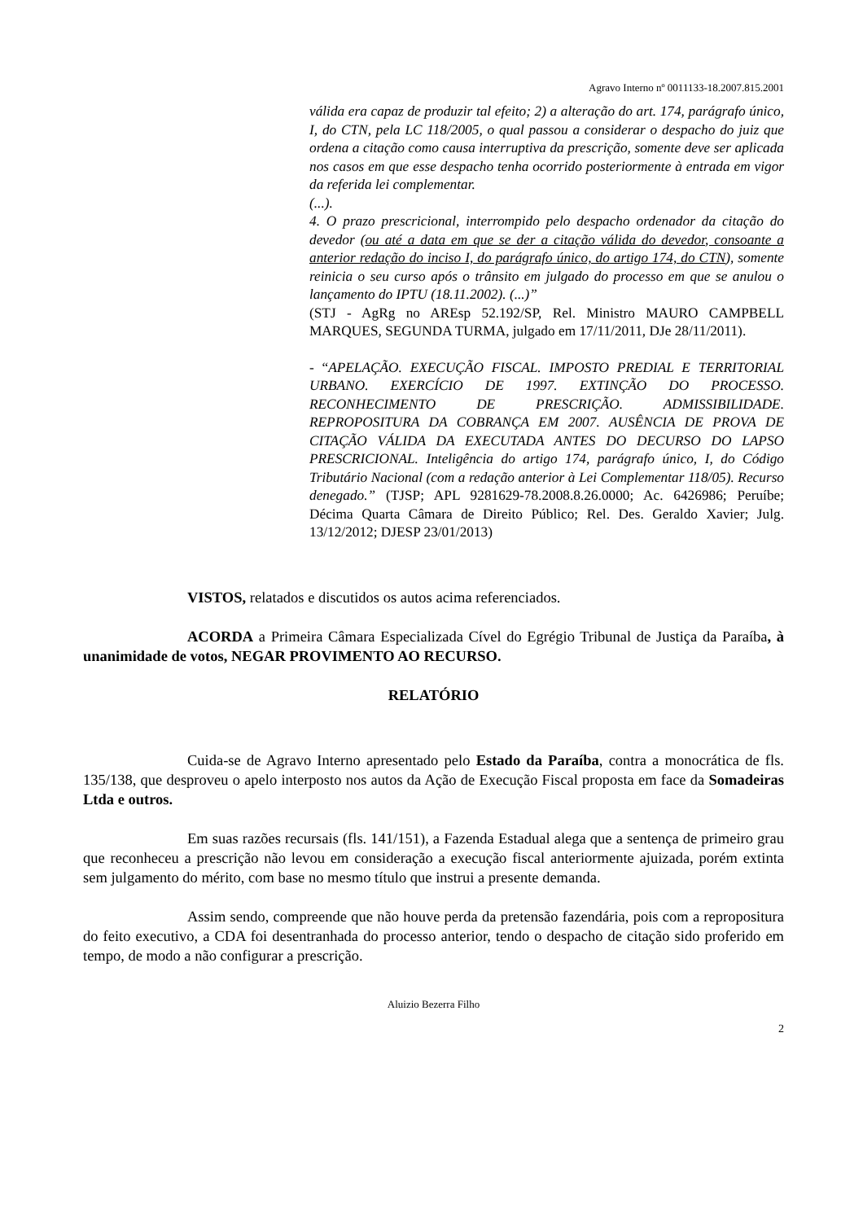Agravo Interno nº 0011133-18.2007.815.2001
válida era capaz de produzir tal efeito; 2) a alteração do art. 174, parágrafo único, I, do CTN, pela LC 118/2005, o qual passou a considerar o despacho do juiz que ordena a citação como causa interruptiva da prescrição, somente deve ser aplicada nos casos em que esse despacho tenha ocorrido posteriormente à entrada em vigor da referida lei complementar.
(...).
4. O prazo prescricional, interrompido pelo despacho ordenador da citação do devedor (ou até a data em que se der a citação válida do devedor, consoante a anterior redação do inciso I, do parágrafo único, do artigo 174, do CTN), somente reinicia o seu curso após o trânsito em julgado do processo em que se anulou o lançamento do IPTU (18.11.2002). (...)”
(STJ - AgRg no AREsp 52.192/SP, Rel. Ministro MAURO CAMPBELL MARQUES, SEGUNDA TURMA, julgado em 17/11/2011, DJe 28/11/2011).
- “APELAÇÃO. EXECUÇÃO FISCAL. IMPOSTO PREDIAL E TERRITORIAL URBANO. EXERCÍCIO DE 1997. EXTINÇÃO DO PROCESSO. RECONHECIMENTO DE PRESCRIÇÃO. ADMISSIBILIDADE. REPROPOSITURA DA COBRANÇA EM 2007. AUSÊNCIA DE PROVA DE CITAÇÃO VÁLIDA DA EXECUTADA ANTES DO DECURSO DO LAPSO PRESCRICIONAL. Inteligência do artigo 174, parágrafo único, I, do Código Tributário Nacional (com a redação anterior à Lei Complementar 118/05). Recurso denegado.” (TJSP; APL 9281629-78.2008.8.26.0000; Ac. 6426986; Peruíbe; Décima Quarta Câmara de Direito Público; Rel. Des. Geraldo Xavier; Julg. 13/12/2012; DJESP 23/01/2013)
VISTOS, relatados e discutidos os autos acima referenciados.
ACORDA a Primeira Câmara Especializada Cível do Egrégio Tribunal de Justiça da Paraíba, à unanimidade de votos, NEGAR PROVIMENTO AO RECURSO.
RELATÓRIO
Cuida-se de Agravo Interno apresentado pelo Estado da Paraíba, contra a monocrática de fls. 135/138, que desproveu o apelo interposto nos autos da Ação de Execução Fiscal proposta em face da Somadeiras Ltda e outros.
Em suas razões recursais (fls. 141/151), a Fazenda Estadual alega que a sentença de primeiro grau que reconheceu a prescrição não levou em consideração a execução fiscal anteriormente ajuizada, porém extinta sem julgamento do mérito, com base no mesmo título que instrui a presente demanda.
Assim sendo, compreende que não houve perda da pretensão fazendária, pois com a repropositura do feito executivo, a CDA foi desentranhada do processo anterior, tendo o despacho de citação sido proferido em tempo, de modo a não configurar a prescrição.
Aluizio Bezerra Filho
2